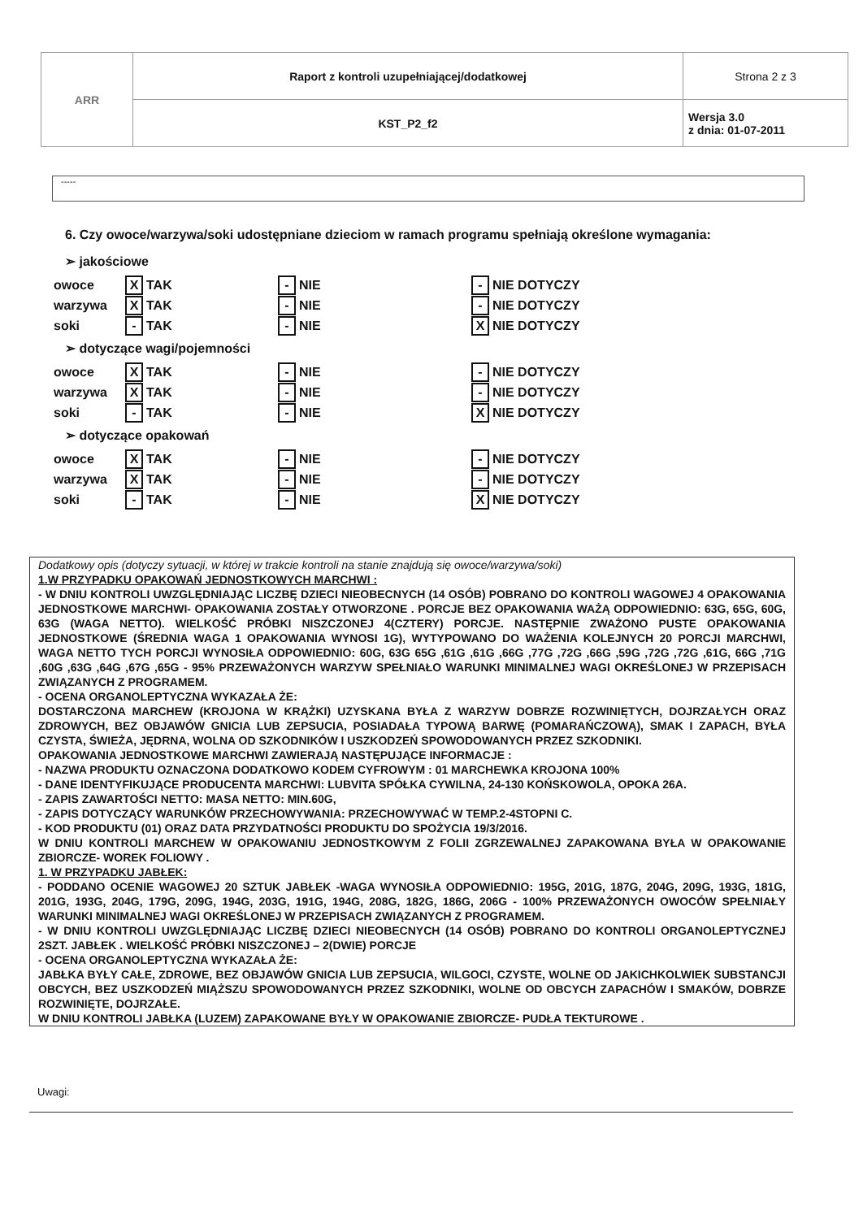| ARR | Raport z kontroli uzupełniającej/dodatkowej | Strona 2 z 3 |
| | KST_P2_f2 | Wersja 3.0 z dnia: 01-07-2011 |
-----
6. Czy owoce/warzywa/soki udostępniane dzieciom w ramach programu spełniają określone wymagania:
➢ jakościowe
| owoce | X TAK | - NIE | - NIE DOTYCZY |
| warzywa | X TAK | - NIE | - NIE DOTYCZY |
| soki | - TAK | - NIE | X NIE DOTYCZY |
➢ dotyczące wagi/pojemności
| owoce | X TAK | - NIE | - NIE DOTYCZY |
| warzywa | X TAK | - NIE | - NIE DOTYCZY |
| soki | - TAK | - NIE | X NIE DOTYCZY |
➢ dotyczące opakowań
| owoce | X TAK | - NIE | - NIE DOTYCZY |
| warzywa | X TAK | - NIE | - NIE DOTYCZY |
| soki | - TAK | - NIE | X NIE DOTYCZY |
Dodatkowy opis (dotyczy sytuacji, w której w trakcie kontroli na stanie znajdują się owoce/warzywa/soki)
1.W PRZYPADKU OPAKOWAŃ JEDNOSTKOWYCH MARCHWI :
- W DNIU KONTROLI UWZGLĘDNIAJĄC LICZBĘ DZIECI NIEOBECNYCH (14 OSÓB) POBRANO DO KONTROLI WAGOWEJ 4 OPAKOWANIA JEDNOSTKOWE MARCHWI- OPAKOWANIA ZOSTAŁY OTWORZONE . PORCJE BEZ OPAKOWANIA WAŻĄ ODPOWIEDNIO: 63G, 65G, 60G, 63G (WAGA NETTO). WIELKOŚĆ PRÓBKI NISZCZONEJ 4(CZTERY) PORCJE. NASTĘPNIE ZWAŻONO PUSTE OPAKOWANIA JEDNOSTKOWE (ŚREDNIA WAGA 1 OPAKOWANIA WYNOSI 1G), WYTYPOWANO DO WAŻENIA KOLEJNYCH 20 PORCJI MARCHWI, WAGA NETTO TYCH PORCJI WYNOSIŁA ODPOWIEDNIO: 60G, 63G 65G ,61G ,61G ,66G ,77G ,72G ,66G ,59G ,72G ,72G ,61G, 66G ,71G ,60G ,63G ,64G ,67G ,65G - 95% PRZEWAŻONYCH WARZYW SPEŁNIAŁO WARUNKI MINIMALNEJ WAGI OKREŚLONEJ W PRZEPISACH ZWIĄZANYCH Z PROGRAMEM.
- OCENA ORGANOLEPTYCZNA WYKAZAŁA ŻE:
DOSTARCZONA MARCHEW (KROJONA W KRĄŻKI) UZYSKANA BYŁA Z WARZYW DOBRZE ROZWINIĘTYCH, DOJRZAŁYCH ORAZ ZDROWYCH, BEZ OBJAWÓW GNICIA LUB ZEPSUCIA, POSIADAŁA TYPOWĄ BARWĘ (POMARAŃCZOWĄ), SMAK I ZAPACH, BYŁA CZYSTA, ŚWIEŻA, JĘDRNA, WOLNA OD SZKODNIKÓW I USZKODZEŃ SPOWODOWANYCH PRZEZ SZKODNIKI.
OPAKOWANIA JEDNOSTKOWE MARCHWI ZAWIERAJĄ NASTĘPUJĄCE INFORMACJE :
- NAZWA PRODUKTU OZNACZONA DODATKOWO KODEM CYFROWYM : 01 MARCHEWKA KROJONA 100%
- DANE IDENTYFIKUJĄCE PRODUCENTA MARCHWI: LUBVITA SPÓŁKA CYWILNA, 24-130 KOŃSKOWOLA, OPOKA 26A.
- ZAPIS ZAWARTOŚCI NETTO: MASA NETTO: MIN.60G,
- ZAPIS DOTYCZĄCY WARUNKÓW PRZECHOWYWANIA: PRZECHOWYWAĆ W TEMP.2-4STOPNI C.
- KOD PRODUKTU (01) ORAZ DATA PRZYDATNOŚCI PRODUKTU DO SPOŻYCIA 19/3/2016.
W DNIU KONTROLI MARCHEW W OPAKOWANIU JEDNOSTKOWYM Z FOLII ZGRZEWALNEJ ZAPAKOWANA BYŁA W OPAKOWANIE ZBIORCZE- WOREK FOLIOWY .
1. W PRZYPADKU JABŁEK:
- PODDANO OCENIE WAGOWEJ 20 SZTUK JABŁEK -WAGA WYNOSIŁA ODPOWIEDNIO: 195G, 201G, 187G, 204G, 209G, 193G, 181G, 201G, 193G, 204G, 179G, 209G, 194G, 203G, 191G, 194G, 208G, 182G, 186G, 206G - 100% PRZEWAŻONYCH OWOCÓW SPEŁNIAŁY WARUNKI MINIMALNEJ WAGI OKREŚLONEJ W PRZEPISACH ZWIĄZANYCH Z PROGRAMEM.
- W DNIU KONTROLI UWZGLĘDNIAJĄC LICZBĘ DZIECI NIEOBECNYCH (14 OSÓB) POBRANO DO KONTROLI ORGANOLEPTYCZNEJ 2SZT. JABŁEK . WIELKOŚĆ PRÓBKI NISZCZONEJ – 2(DWIE) PORCJE
- OCENA ORGANOLEPTYCZNA WYKAZAŁA ŻE:
JABŁKA BYŁY CAŁE, ZDROWE, BEZ OBJAWÓW GNICIA LUB ZEPSUCIA, WILGOCI, CZYSTE, WOLNE OD JAKICHKOLWIEK SUBSTANCJI OBCYCH, BEZ USZKODZEŃ MIĄŻSZU SPOWODOWANYCH PRZEZ SZKODNIKI, WOLNE OD OBCYCH ZAPACHÓW I SMAKÓW, DOBRZE ROZWINIĘTE, DOJRZAŁE.
W DNIU KONTROLI JABŁKA (LUZEM) ZAPAKOWANE BYŁY W OPAKOWANIE ZBIORCZE- PUDŁA TEKTUROWE .
Uwagi: